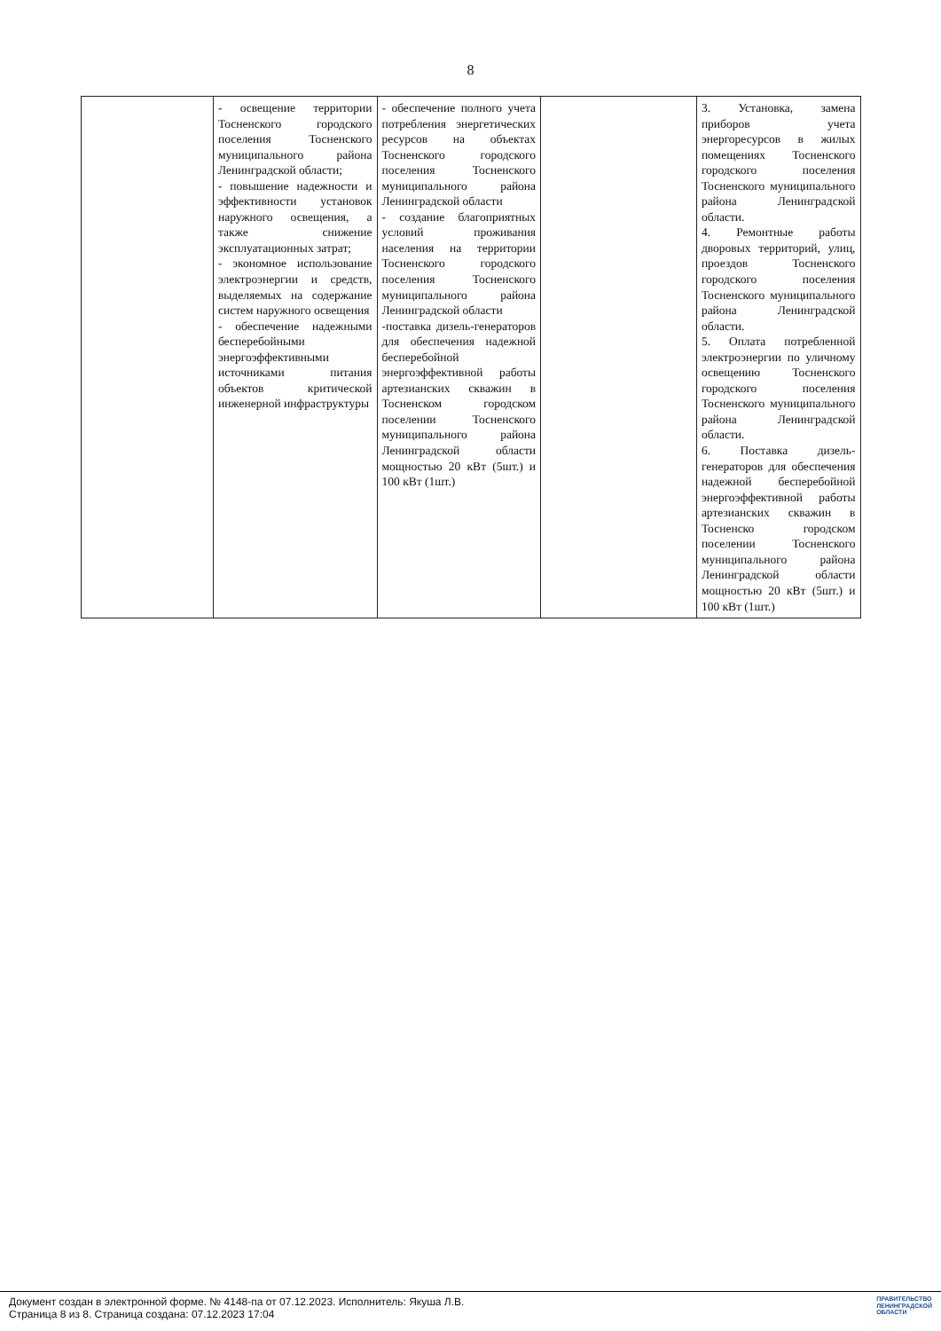8
| | - освещение территории Тосненского городского поселения Тосненского муниципального района Ленинградской области; - повышение надежности и эффективности установок наружного освещения, а также снижение эксплуатационных затрат; - экономное использование электроэнергии и средств, выделяемых на содержание систем наружного освещения - обеспечение надежными бесперебойными энергоэффективными источниками питания объектов критической инженерной инфраструктуры | - обеспечение полного учета потребления энергетических ресурсов на объектах Тосненского городского поселения Тосненского муниципального района Ленинградской области - создание благоприятных условий проживания населения на территории Тосненского городского поселения Тосненского муниципального района Ленинградской области -поставка дизель-генераторов для обеспечения надежной бесперебойной энергоэффективной работы артезианских скважин в Тосненском городском поселении Тосненского муниципального района Ленинградской области мощностью 20 кВт (5шт.) и 100 кВт (1шт.) | | 3. Установка, замена приборов учета энергоресурсов в жилых помещениях Тосненского городского поселения Тосненского муниципального района Ленинградской области. 4. Ремонтные работы дворовых территорий, улиц, проездов Тосненского городского поселения Тосненского муниципального района Ленинградской области. 5. Оплата потребленной электроэнергии по уличному освещению Тосненского городского поселения Тосненского муниципального района Ленинградской области. 6. Поставка дизель-генераторов для обеспечения надежной бесперебойной энергоэффективной работы артезианских скважин в Тосненско городском поселении Тосненского муниципального района Ленинградской области мощностью 20 кВт (5шт.) и 100 кВт (1шт.) |
Документ создан в электронной форме. № 4148-па от 07.12.2023. Исполнитель: Якуша Л.В.
Страница 8 из 8. Страница создана: 07.12.2023 17:04
ПРАВИТЕЛЬСТВО
ЛЕНИНГРАДСКОЙ
ОБЛАСТИ